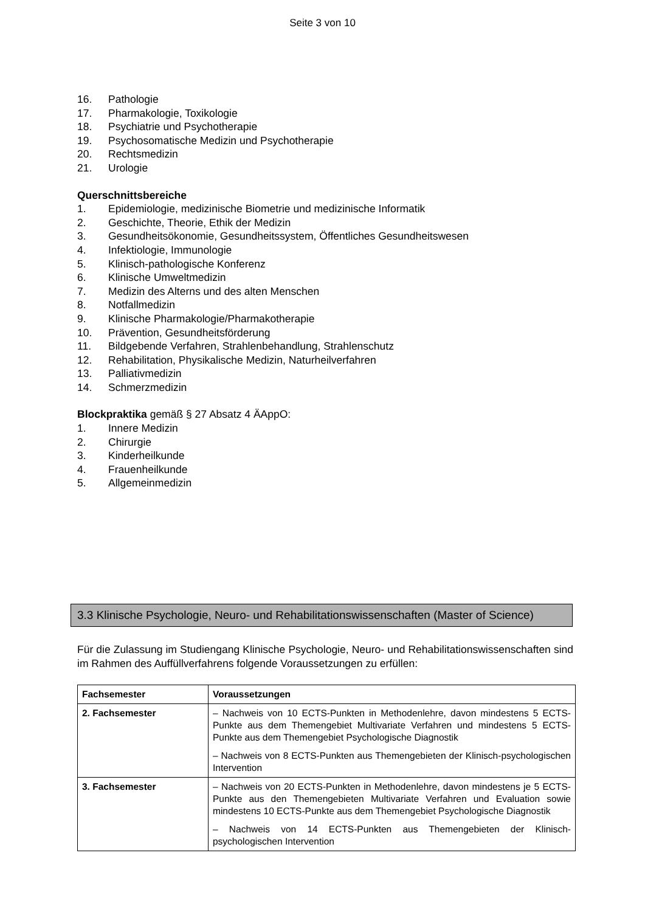Seite 3 von 10
16. Pathologie
17. Pharmakologie, Toxikologie
18. Psychiatrie und Psychotherapie
19. Psychosomatische Medizin und Psychotherapie
20. Rechtsmedizin
21. Urologie
Querschnittsbereiche
1. Epidemiologie, medizinische Biometrie und medizinische Informatik
2. Geschichte, Theorie, Ethik der Medizin
3. Gesundheitsökonomie, Gesundheitssystem, Öffentliches Gesundheitswesen
4. Infektiologie, Immunologie
5. Klinisch-pathologische Konferenz
6. Klinische Umweltmedizin
7. Medizin des Alterns und des alten Menschen
8. Notfallmedizin
9. Klinische Pharmakologie/Pharmakotherapie
10. Prävention, Gesundheitsförderung
11. Bildgebende Verfahren, Strahlenbehandlung, Strahlenschutz
12. Rehabilitation, Physikalische Medizin, Naturheilverfahren
13. Palliativmedizin
14. Schmerzmedizin
Blockpraktika gemäß § 27 Absatz 4 ÄAppO:
1. Innere Medizin
2. Chirurgie
3. Kinderheilkunde
4. Frauenheilkunde
5. Allgemeinmedizin
3.3 Klinische Psychologie, Neuro- und Rehabilitationswissenschaften (Master of Science)
Für die Zulassung im Studiengang Klinische Psychologie, Neuro- und Rehabilitationswissenschaften sind im Rahmen des Auffüllverfahrens folgende Voraussetzungen zu erfüllen:
| Fachsemester | Voraussetzungen |
| --- | --- |
| 2. Fachsemester | – Nachweis von 10 ECTS-Punkten in Methodenlehre, davon mindestens 5 ECTS-Punkte aus dem Themengebiet Multivariate Verfahren und mindestens 5 ECTS-Punkte aus dem Themengebiet Psychologische Diagnostik – Nachweis von 8 ECTS-Punkten aus Themengebieten der Klinisch-psychologischen Intervention |
| 3. Fachsemester | – Nachweis von 20 ECTS-Punkten in Methodenlehre, davon mindestens je 5 ECTS-Punkte aus den Themengebieten Multivariate Verfahren und Evaluation sowie mindestens 10 ECTS-Punkte aus dem Themengebiet Psychologische Diagnostik – Nachweis von 14 ECTS-Punkten aus Themengebieten der Klinisch-psychologischen Intervention |